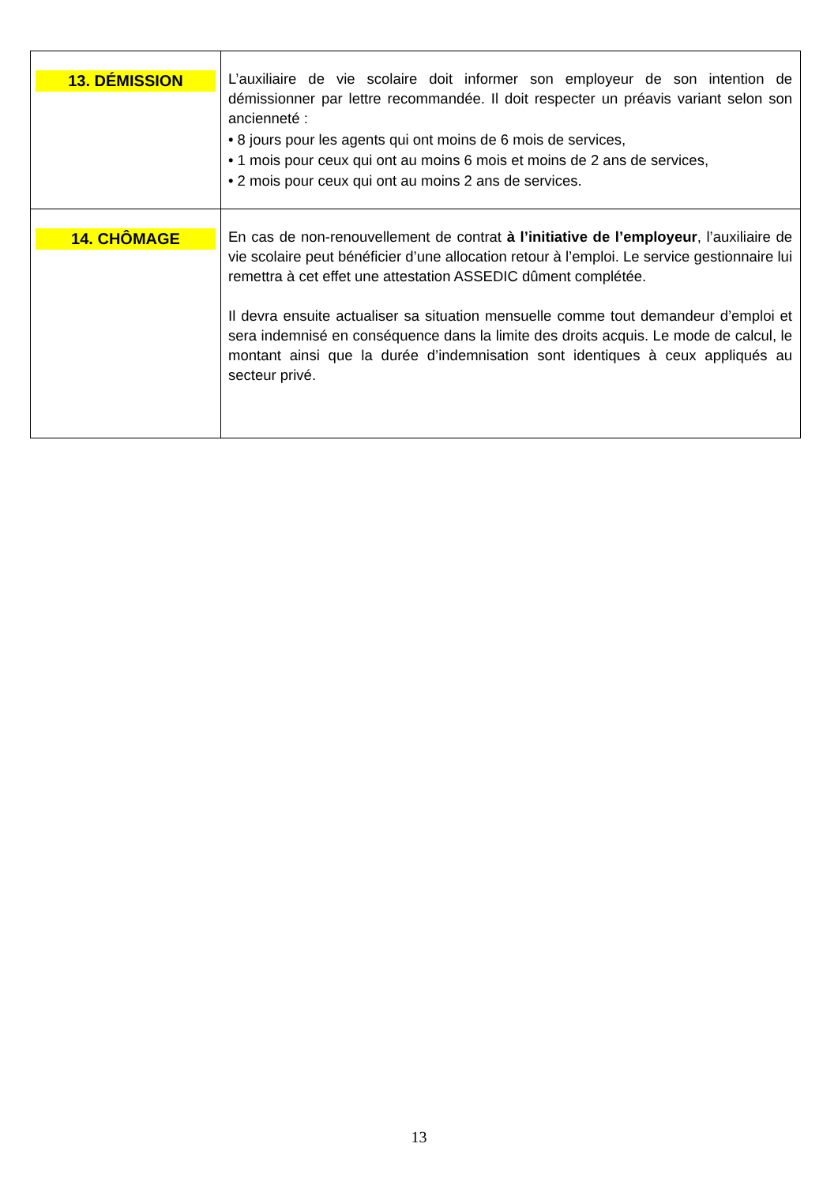| 13. DÉMISSION | L’auxiliaire de vie scolaire doit informer son employeur de son intention de démissionner par lettre recommandée. Il doit respecter un préavis variant selon son ancienneté : • 8 jours pour les agents qui ont moins de 6 mois de services, • 1 mois pour ceux qui ont au moins 6 mois et moins de 2 ans de services, • 2 mois pour ceux qui ont au moins 2 ans de services. |
| 14. CHÔMAGE | En cas de non-renouvellement de contrat à l’initiative de l’employeur , l’auxiliaire de vie scolaire peut bénéficier d’une allocation retour à l’emploi. Le service gestionnaire lui remettra à cet effet une attestation ASSEDIC dûment complétée. Il devra ensuite actualiser sa situation mensuelle comme tout demandeur d’emploi et sera indemnisé en conséquence dans la limite des droits acquis. Le mode de calcul, le montant ainsi que la durée d’indemnisation sont identiques à ceux appliqués au secteur privé. |
13